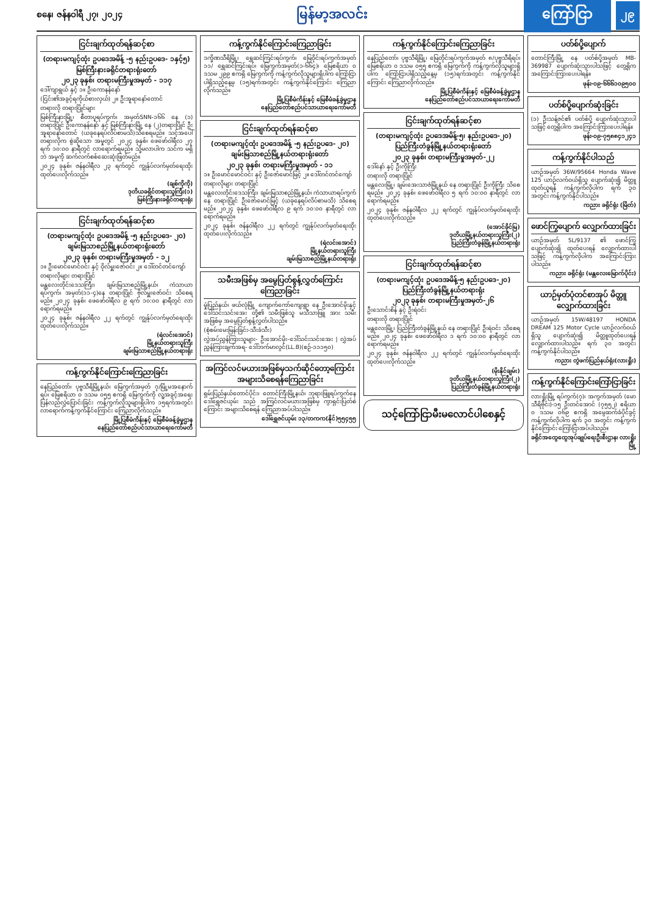စနေ၊ ဇန်နဝါရီ ၂၇၊ ၂၀၂၄
မြန်မာ့အလင်း
ကြော်ငြာ
၂၉
ငြင်းချက်ထုတ်ရန်ဆင့်စာ
(တရားမကျင့်ထုံး ဥပဒေအမိန့် -၅ နည်းဥပဒေ- ၁နှင့်၅)
မြစ်ကြီးနားခရိုင်တရားရုံးတော်
၂၀၂၃ ခုနှစ်၊ တရားမကြီးမှုအမှတ် - ၁၁၇
ဒေါ်ကျာရွယ် နှင့် ၁။ ဦးကောနန်နော်
(ငြင်း၏အခွင့်ရကိုယ်စားလှယ်) ၂။ ဦးအူရာနော်တောင်
တရားလို တရားပြိုင်များ
မြစ်ကြီးနားမြို့၊ စီတာပူရပ်ကွက်၊ အမှတ်SNN-၁၆၆ နေ (၁) တရားပြိုင် ဦးကောနန်နော် နှင့် မြစ်ကြီးနားမြို့ နေ (၂)တရားပြိုင် ဦးအူရာနော်တောင် (ယခုနေရပ်လိပ်စာမသိ)သိစေရမည်။ သင့်အပေါ် တရားလိုက စွဲဆိုသော အမှုတွင် ၂၀၂၄ ခုနှစ်၊ ဖေဖော်ဝါရီလ ၂၇ ရက် ၁၀:၀၀ နာရီတွင် လာရောက်ရမည်။ သို့မလာပါက သင်က မရှိဘဲ အမှုကို ဆက်လက်စစ်ဆေးဆုံးဖြတ်မည်။
၂၀၂၄ ခုနှစ်၊ ဇန်နဝါရီလ ၂၃ ရက်တွင် ကျွန်ုပ်လက်မှတ်ရေးထိုးထုတ်ပေးလိုက်သည်။
(ချစ်ကိုကို)
ဒုတိယခရိုင်တရားသူကြီး(၁)
မြစ်ကြီးနားခရိုင်တရားရုံး
ငြင်းချက်ထုတ်ရန်ဆင့်စာ
(တရားမကျင့်ထုံး ဥပဒေအမိန့် -၅ နည်းဥပဒေ- ၂၀)
ချမ်းမြသာစည်မြို့နယ်တရားရုံးတော်
၂၀၂၃ ခုနှစ်၊ တရားမကြီးမှုအမှတ် - ၁၂
၁။ ဦးမောင်မောင်ဝင်း နှင့် ဝိုလ်မှူးဇော်ဝင်း ၂။ ဒေါ်တင်တင်ကျော်
တရားလိုများ တရားပြိုင်
မန္တလေးတိုင်းဒေသကြီး၊ ချမ်းမြသာစည်မြို့နယ်၊ ကံသာယာရပ်ကွက်၊ အမှတ်(၁၁-၄)နေ တရားပြိုင် ဗိုလ်မှူးဇော်ဝင်း သိစေရမည်။ ၂၀၂၄ ခုနှစ်၊ ဖေဖော်ဝါရီလ ၉ ရက် ၁၀:၀၀ နာရီတွင် လာရောက်ရမည်။
၂၀၂၄ ခုနှစ်၊ ဇန်နဝါရီလ ၂၂ ရက်တွင် ကျွန်ုပ်လက်မှတ်ရေးထိုးထုတ်ပေးလိုက်သည်။
(ရဲလင်းအောင်)
မြို့နယ်တရားသူကြီး
ချမ်းမြသာစည်မြို့နယ်တရားရုံး
ကန့်ကွက်နိုင်ကြောင်းကြေညာခြင်း
နေပြည်တော်၊ ပုဗ္ဗသီရိမြို့နယ်၊ မြေကွက်အမှတ် ၇/မြို့မအနောက်ရပ်၊ မြေဧရိယာ ၀ ဒသမ ၀၅၅ ဧကရှိ မြေကွက်ကို လူ့အခွင့်အရေးပြန်လည်လွှဲပြောင်းခြင်း ကန့်ကွက်လိုသူများရှိပါက ၁၅ရက်အတွင်း လာရောက်ကန့်ကွက်နိုင်ကြောင်း ကြေညာလိုက်သည်။
မြို့ပြစီမံကိန်းနှင့် မြေစီမံခန့်ခွဲမှုဌာန
နေပြည်တော်စည်ပင်သာယာရေးကော်မတီ
ကန့်ကွက်နိုင်ကြောင်းကြေညာခြင်း
ဒက္ခိဏသီရိမြို့၊ ရွှေဆင်ကြင်းရပ်ကွက်၊ မြေဝိုင်းရပ်ကွက်အမှတ် ၁၁/ ရွှေဆင်ကြင်းရပ်၊ မြေကွက်အမှတ်(၁-၆၆၄)၊ မြေဧရိယာ ၀ ဒသမ ၂၉၉ ဧကရှိ မြေကွက်ကို ကန့်ကွက်လိုသူများရှိပါက ကြော်ငြာပါရှိသည့်နေ့မှ (၁၅)ရက်အတွင်း ကန့်ကွက်နိုင်ကြောင်း ကြေညာလိုက်သည်။
မြို့ပြစီမံကိန်းနှင့် မြေစီမံခန့်ခွဲမှုဌာန
နေပြည်တော်စည်ပင်သာယာရေးကော်မတီ
ငြင်းချက်ထုတ်ရန်ဆင့်စာ
(တရားမကျင့်ထုံး ဥပဒေအမိန့် -၅ နည်းဥပဒေ- ၂၀)
ချမ်းမြသာစည်မြို့နယ်တရားရုံးတော်
၂၀၂၃ ခုနှစ်၊ တရားမကြီးမှုအမှတ် - ၁၁
၁။ ဦးမောင်မောင်ဝင်း နှင့် ဦးဇော်မောင်မြင့် ၂။ ဒေါ်တင်တင်ကျော်
တရားလိုများ တရားပြိုင်
မန္တလေးတိုင်းဒေသကြီး၊ ချမ်းမြသာစည်မြို့နယ်၊ ကံသာယာရပ်ကွက် နေ တရားပြိုင် ဦးဇော်မောင်မြင့် (ယခုနေရပ်လိပ်စာမသိ) သိစေရမည်။ ၂၀၂၄ ခုနှစ်၊ ဖေဖော်ဝါရီလ ၉ ရက် ၁၀:၀၀ နာရီတွင် လာရောက်ရမည်။
၂၀၂၄ ခုနှစ်၊ ဇန်နဝါရီလ ၂၂ ရက်တွင် ကျွန်ုပ်လက်မှတ်ရေးထိုးထုတ်ပေးလိုက်သည်။
(ရဲလင်းအောင်)
မြို့နယ်တရားသူကြီး
ချမ်းမြသာစည်မြို့နယ်တရားရုံး
သမီးအဖြစ်မှ အမွေပြတ်စွန့်လွှတ်ကြောင်း ကြေညာခြင်း
မှုံပြည်နယ်၊ ဖယ်လုံမြို့ ကျောက်ကော်ကျေးရွာ နေ ဦးအောင်မိုးနှင့် ဒေါ်သင်းသင်းအေး တို့၏ သမီးဖြစ်သူ မသီသာဖြူ အား သမီးအဖြစ်မှ အမွေပြတ်စွန့်လွှတ်ပါသည်။
(စုံစမ်းမေးမြန်းခြင်း-သီးခံသီး)
လွှဲအပ်ညွှန်ကြားသူများ- ဦးအောင်မိုး-ဒေါ်သင်းသင်းအေး | လွှဲအပ်ညွှန်ကြားချက်အရ- ဒေါ်ဘက်မာလွင်(LL.B)(စဉ်-၁၁၁၅၀)
အကြင်လင်မယားအဖြစ်မှသက်ဆိုင်တော့ကြောင်း အများသိစေရန်ကြေညာခြင်း
ရှမ်းပြည်နယ်တောင်ပိုင်း၊ တောင်ကြီးမြို့နယ်၊ ဘုရားဖြူရပ်ကွက်နေ ဒေါ်ရွှေဇင်ယုမ်း သည် အကြင်လင်မယားအဖြစ်မှ ကွာရှင်းပြတ်စဲကြောင်း အများသိစေရန် ကြေညာအပ်ပါသည်။
ဒေါ်ရွှေဇင်ယုမ်း ၁၃/တကက(နိုင်)၅၅၄၅၅
ကန့်ကွက်နိုင်ကြောင်းကြေညာခြင်း
နေပြည်တော်၊ ပုဗ္ဗသီရိမြို့၊ မြေတိုင်းရပ်ကွက်အမှတ် ၈/ပုဗ္ဗသီရိရပ်၊ မြေဧရိယာ ၀ ဒသမ ၀၅၅ ဧကရှိ မြေကွက်ကို ကန့်ကွက်လိုသူများရှိပါက ကြော်ငြာပါရှိသည့်နေ့မှ (၁၅)ရက်အတွင်း ကန့်ကွက်နိုင်ကြောင်း ကြေညာလိုက်သည်။
မြို့ပြစီမံကိန်းနှင့် မြေစီမံခန့်ခွဲမှုဌာန
နေပြည်တော်စည်ပင်သာယာရေးကော်မတီ
ငြင်းချက်ထုတ်ရန်ဆင့်စာ
(တရားမကျင့်ထုံး ဥပဒေအမိန့်-၅၊ နည်းဥပဒေ-၂၀)
ပြည်ကြီးတံခွန်မြို့နယ်တရားရုံးတော်
၂၀၂၃ ခုနှစ်၊ တရားမကြီးမှုအမှတ်-၂၂
ဒေါ်နော် နှင့် ဦးကိုကြီး
တရားလို တရားပြိုင်
မန္တလေးမြို့၊ ချမ်းအေးသာဇံမြို့နယ် နေ တရားပြိုင် ဦးကိုကြီး သိစေရမည်။ ၂၀၂၄ ခုနှစ်၊ ဖေဖော်ဝါရီလ ၅ ရက် ၁၀:၀၀ နာရီတွင် လာရောက်ရမည်။
၂၀၂၄ ခုနှစ်၊ ဇန်နဝါရီလ ၂၂ ရက်တွင် ကျွန်ုပ်လက်မှတ်ရေးထိုးထုတ်ပေးလိုက်သည်။
(အောင်ခိုင်မြ)
ဒုတိယမြို့နယ်တရားသူကြီး(၂)
ပြည်ကြီးတံခွန်မြို့နယ်တရားရုံး
ငြင်းချက်ထုတ်ရန်ဆင့်စာ
(တရားမကျင့်ထုံး ဥပဒေအမိန့်-၅ နည်းဥပဒေ-၂၀)
ပြည်ကြီးတံခွန်မြို့နယ်တရားရုံး
၂၀၂၃ ခုနှစ်၊ တရားမကြီးမှုအမှတ်-၂၆
ဦးသောင်းစိန် နှင့် ဦးရဲဝင်း
တရားလို တရားပြိုင်
မန္တလေးမြို့၊ ပြည်ကြီးတံခွန်မြို့နယ် နေ တရားပြိုင် ဦးရဲဝင်း သိစေရမည်။ ၂၀၂၄ ခုနှစ်၊ ဖေဖော်ဝါရီလ ၁ ရက် ၁၀:၀၀ နာရီတွင် လာရောက်ရမည်။
၂၀၂၄ ခုနှစ်၊ ဇန်နဝါရီလ ၂၂ ရက်တွင် ကျွန်ုပ်လက်မှတ်ရေးထိုးထုတ်ပေးလိုက်သည်။
(မိုးနိုင်ချမ်း)
ဒုတိယမြို့နယ်တရားသူကြီး(၂)
ပြည်ကြီးတံခွန်မြို့နယ်တရားရုံး
သင့်ကြော်ငြာမီးမလောင်ပါစေနှင့်
ပတ်စ်ပို့ပျောက်
တောင်ကြီးမြို့ နေ ပတ်စ်ပို့အမှတ် MB-369987 ပျောက်ဆုံးသွားပါသဖြင့် တွေ့ရှိက အကြောင်းကြားပေးပါရန်။
ဖုန်း-၀၉-၆၆၆၁၀၉၅၀၀
ပတ်စ်ပို့ပျောက်ဆုံးခြင်း
(၁) ဦးသန့်ဇင်၏ ပတ်စ်ပို့ ပျောက်ဆုံးသွားပါသဖြင့် တွေ့ရှိပါက အကြောင်းကြားပေးပါရန်။
ဖုန်း-၀၉-၇၅၈၈၄၁၂၄၁
ကန့်ကွက်နိုင်ပါသည်
ယာဉ်အမှတ် 36W/95664 Honda Wave 125 ယာဉ်လက်ဝယ်ရှိသူ ပျောက်ဆုံး၍ မိတ္တူထုတ်ယူရန် ကန့်ကွက်လိုပါက ရက် ၃၀ အတွင်း ကန့်ကွက်နိုင်ပါသည်။
ကညား ခရိုင်ရုံး (မြိတ်)
ဖောင်ကြွပျောက် လျှောက်ထားခြင်း
ယာဉ်အမှတ် 5L/9137 ၏ ဖောင်ကြွ ပျောက်ဆုံး၍ ထုတ်ပေးရန် လျှောက်ထားပါသဖြင့် ကန့်ကွက်လိုပါက အကြောင်းကြားပါသည်။
ကညား ခရိုင်ရုံး (မန္တလေးမြောက်ပိုင်း)
ယာဉ်မှတ်ပုံတင်စာအုပ် မိတ္တူလျှောက်ထားခြင်း
ယာဉ်အမှတ် 15W/48197 HONDA DREAM 125 Motor Cycle ယာဉ်လက်ဝယ်ရှိသူ ပျောက်ဆုံး၍ မိတ္တူထုတ်ပေးရန် လျှောက်ထားပါသည်။ ရက် ၃၀ အတွင်း ကန့်ကွက်နိုင်ပါသည်။
ကညား တွဲဖက်ပြည်နယ်ရုံး(လားရှိုး)
ကန့်ကွက်နိုင်ကြောင်းကြော်ငြာခြင်း
လားရှိုးမြို့ ရပ်ကွက်(၇)၊ အကွက်အမှတ် (မောသီရိဗိုင်း)-၁၅ ဦးတင်အောင် (၇၅၅၂) ဧရိယာ ၀ ဒသမ ၀၆၉ ဧကရှိ အမွေဆက်ခံပိုင်ခွင့် ကန့်ကွက်လိုပါက ရက် ၃၀ အတွင်း ကန့်ကွက်နိုင်ကြောင်း ကြော်ငြာအပ်ပါသည်။
ခရိုင်အထွေထွေအုပ်ချုပ်ရေးဦးစီးဌာန၊ လားရှိုးမြို့